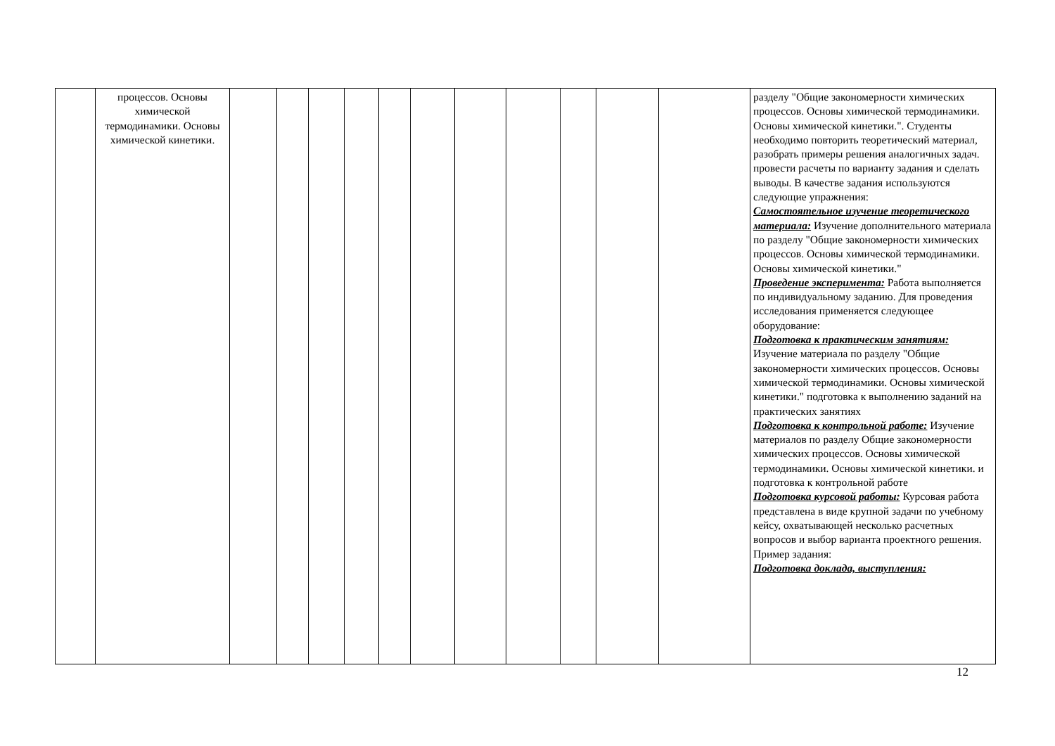| | процессов. Основы химической термодинамики. Основы химической кинетики. | | | | | | | | | | | | разделу "Общие закономерности химических процессов. Основы химической термодинамики. Основы химической кинетики.". Студенты необходимо повторить теоретический материал, разобрать примеры решения аналогичных задач. провести расчеты по варианту задания и сделать выводы. В качестве задания используются следующие упражнения: Самостоятельное изучение теоретического материала: Изучение дополнительного материала по разделу "Общие закономерности химических процессов. Основы химической термодинамики. Основы химической кинетики." Проведение эксперимента: Работа выполняется по индивидуальному заданию. Для проведения исследования применяется следующее оборудование: Подготовка к практическим занятиям: Изучение материала по разделу "Общие закономерности химических процессов. Основы химической термодинамики. Основы химической кинетики." подготовка к выполнению заданий на практических занятиях Подготовка к контрольной работе: Изучение материалов по разделу Общие закономерности химических процессов. Основы химической термодинамики. Основы химической кинетики. и подготовка к контрольной работе Подготовка курсовой работы: Курсовая работа представлена в виде крупной задачи по учебному кейсу, охватывающей несколько расчетных вопросов и выбор варианта проектного решения. Пример задания: Подготовка доклада, выступления: |
12